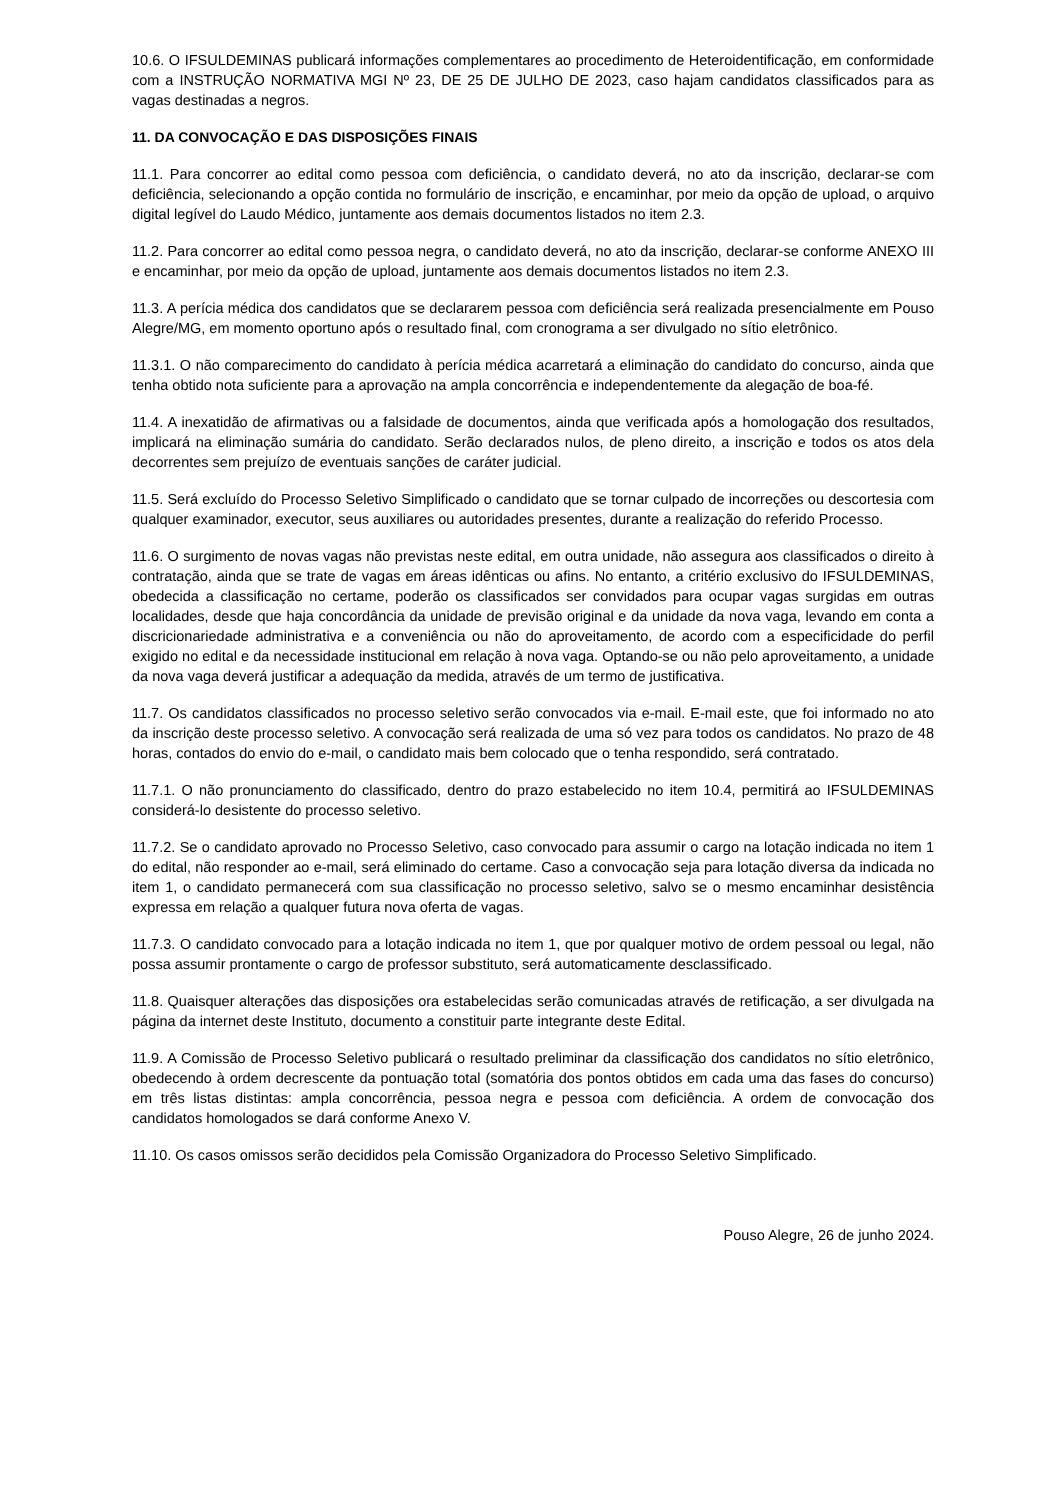10.6. O IFSULDEMINAS publicará informações complementares ao procedimento de Heteroidentificação, em conformidade com a INSTRUÇÃO NORMATIVA MGI Nº 23, DE 25 DE JULHO DE 2023, caso hajam candidatos classificados para as vagas destinadas a negros.
11. DA CONVOCAÇÃO E DAS DISPOSIÇÕES FINAIS
11.1. Para concorrer ao edital como pessoa com deficiência, o candidato deverá, no ato da inscrição, declarar-se com deficiência, selecionando a opção contida no formulário de inscrição, e encaminhar, por meio da opção de upload, o arquivo digital legível do Laudo Médico, juntamente aos demais documentos listados no item 2.3.
11.2. Para concorrer ao edital como pessoa negra, o candidato deverá, no ato da inscrição, declarar-se conforme ANEXO III e encaminhar, por meio da opção de upload, juntamente aos demais documentos listados no item 2.3.
11.3. A perícia médica dos candidatos que se declararem pessoa com deficiência será realizada presencialmente em Pouso Alegre/MG, em momento oportuno após o resultado final, com cronograma a ser divulgado no sítio eletrônico.
11.3.1. O não comparecimento do candidato à perícia médica acarretará a eliminação do candidato do concurso, ainda que tenha obtido nota suficiente para a aprovação na ampla concorrência e independentemente da alegação de boa-fé.
11.4. A inexatidão de afirmativas ou a falsidade de documentos, ainda que verificada após a homologação dos resultados, implicará na eliminação sumária do candidato. Serão declarados nulos, de pleno direito, a inscrição e todos os atos dela decorrentes sem prejuízo de eventuais sanções de caráter judicial.
11.5. Será excluído do Processo Seletivo Simplificado o candidato que se tornar culpado de incorreções ou descortesia com qualquer examinador, executor, seus auxiliares ou autoridades presentes, durante a realização do referido Processo.
11.6. O surgimento de novas vagas não previstas neste edital, em outra unidade, não assegura aos classificados o direito à contratação, ainda que se trate de vagas em áreas idênticas ou afins. No entanto, a critério exclusivo do IFSULDEMINAS, obedecida a classificação no certame, poderão os classificados ser convidados para ocupar vagas surgidas em outras localidades, desde que haja concordância da unidade de previsão original e da unidade da nova vaga, levando em conta a discricionariedade administrativa e a conveniência ou não do aproveitamento, de acordo com a especificidade do perfil exigido no edital e da necessidade institucional em relação à nova vaga. Optando-se ou não pelo aproveitamento, a unidade da nova vaga deverá justificar a adequação da medida, através de um termo de justificativa.
11.7. Os candidatos classificados no processo seletivo serão convocados via e-mail. E-mail este, que foi informado no ato da inscrição deste processo seletivo. A convocação será realizada de uma só vez para todos os candidatos. No prazo de 48 horas, contados do envio do e-mail, o candidato mais bem colocado que o tenha respondido, será contratado.
11.7.1. O não pronunciamento do classificado, dentro do prazo estabelecido no item 10.4, permitirá ao IFSULDEMINAS considerá-lo desistente do processo seletivo.
11.7.2. Se o candidato aprovado no Processo Seletivo, caso convocado para assumir o cargo na lotação indicada no item 1 do edital, não responder ao e-mail, será eliminado do certame. Caso a convocação seja para lotação diversa da indicada no item 1, o candidato permanecerá com sua classificação no processo seletivo, salvo se o mesmo encaminhar desistência expressa em relação a qualquer futura nova oferta de vagas.
11.7.3. O candidato convocado para a lotação indicada no item 1, que por qualquer motivo de ordem pessoal ou legal, não possa assumir prontamente o cargo de professor substituto, será automaticamente desclassificado.
11.8. Quaisquer alterações das disposições ora estabelecidas serão comunicadas através de retificação, a ser divulgada na página da internet deste Instituto, documento a constituir parte integrante deste Edital.
11.9. A Comissão de Processo Seletivo publicará o resultado preliminar da classificação dos candidatos no sítio eletrônico, obedecendo à ordem decrescente da pontuação total (somatória dos pontos obtidos em cada uma das fases do concurso) em três listas distintas: ampla concorrência, pessoa negra e pessoa com deficiência. A ordem de convocação dos candidatos homologados se dará conforme Anexo V.
11.10. Os casos omissos serão decididos pela Comissão Organizadora do Processo Seletivo Simplificado.
Pouso Alegre, 26 de junho 2024.